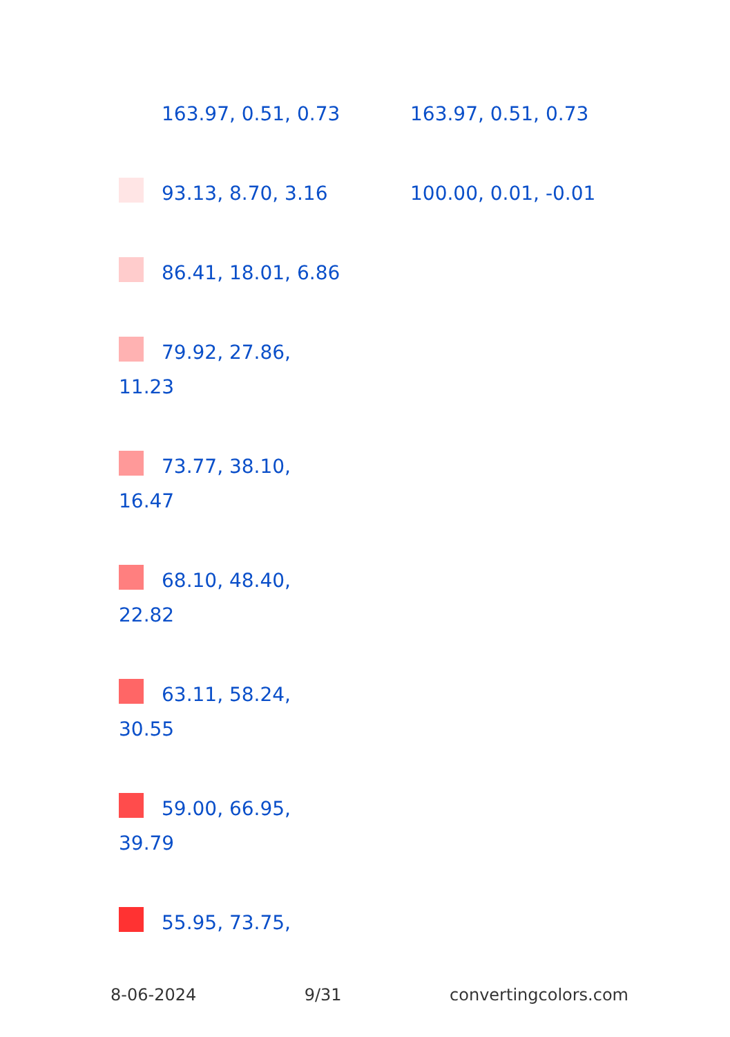| 163.97, 0.51, 0.73 | 163.97, 0.51, 0.73 |
| 93.13, 8.70, 3.16 | 100.00, 0.01, -0.01 |
| 86.41, 18.01, 6.86 | |
| 79.92, 27.86, 11.23 | |
| 73.77, 38.10, 16.47 | |
| 68.10, 48.40, 22.82 | |
| 63.11, 58.24, 30.55 | |
| 59.00, 66.95, 39.79 | |
| 55.95, 73.75, | |
8-06-2024 9/31 convertingcolors.com